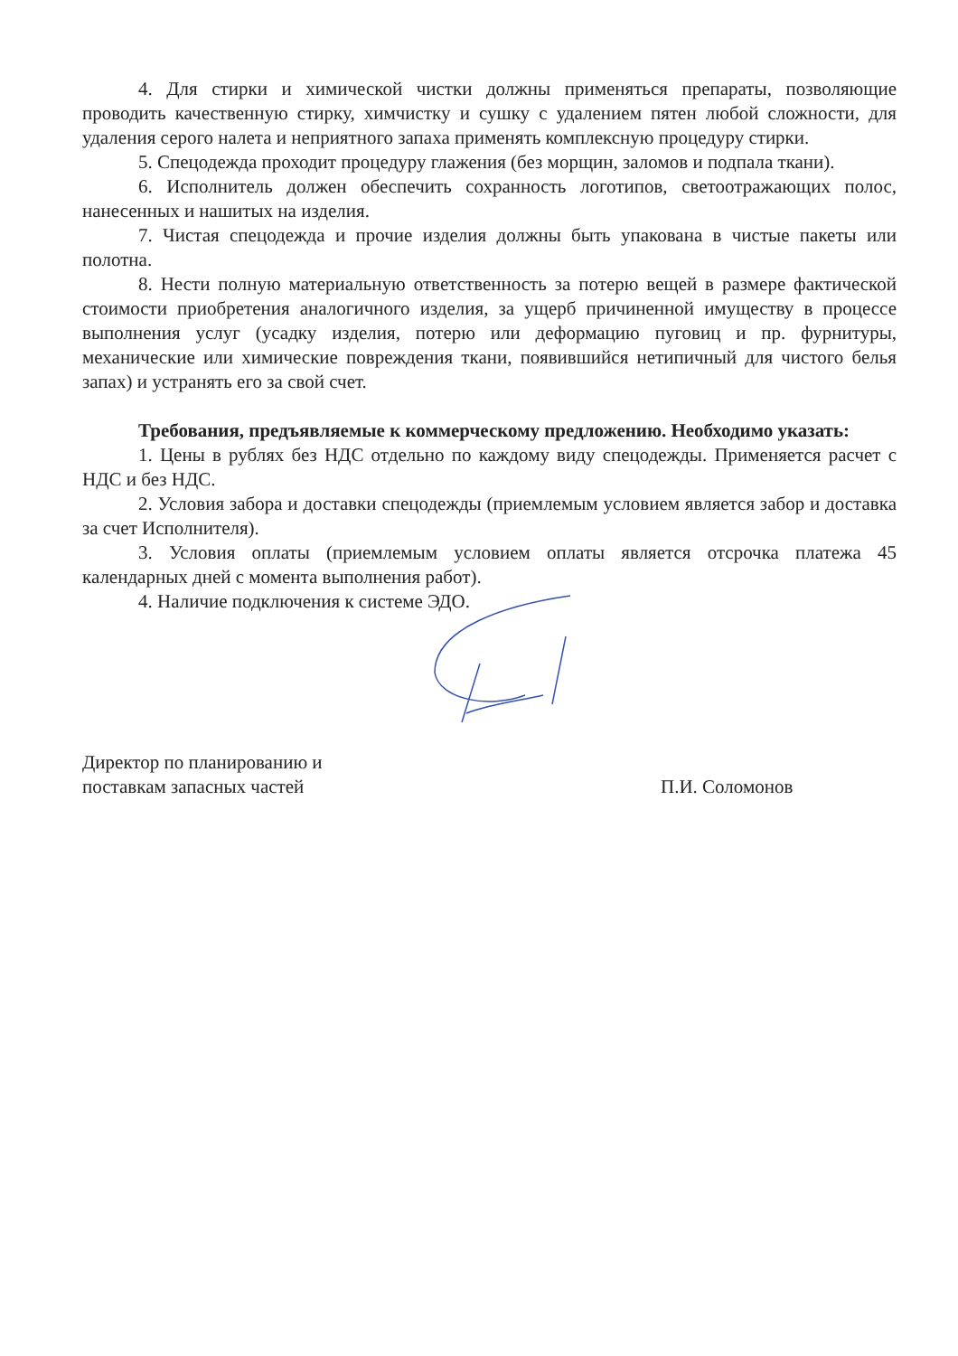4. Для стирки и химической чистки должны применяться препараты, позволяющие проводить качественную стирку, химчистку и сушку с удалением пятен любой сложности, для удаления серого налета и неприятного запаха применять комплексную процедуру стирки.
5. Спецодежда проходит процедуру глажения (без морщин, заломов и подпала ткани).
6. Исполнитель должен обеспечить сохранность логотипов, светоотражающих полос, нанесенных и нашитых на изделия.
7. Чистая спецодежда и прочие изделия должны быть упакована в чистые пакеты или полотна.
8. Нести полную материальную ответственность за потерю вещей в размере фактической стоимости приобретения аналогичного изделия, за ущерб причиненной имуществу в процессе выполнения услуг (усадку изделия, потерю или деформацию пуговиц и пр. фурнитуры, механические или химические повреждения ткани, появившийся нетипичный для чистого белья запах) и устранять его за свой счет.
Требования, предъявляемые к коммерческому предложению. Необходимо указать:
1. Цены в рублях без НДС отдельно по каждому виду спецодежды. Применяется расчет с НДС и без НДС.
2. Условия забора и доставки спецодежды (приемлемым условием является забор и доставка за счет Исполнителя).
3. Условия оплаты (приемлемым условием оплаты является отсрочка платежа 45 календарных дней с момента выполнения работ).
4. Наличие подключения к системе ЭДО.
Директор по планированию и
поставкам запасных частей
П.И. Соломонов